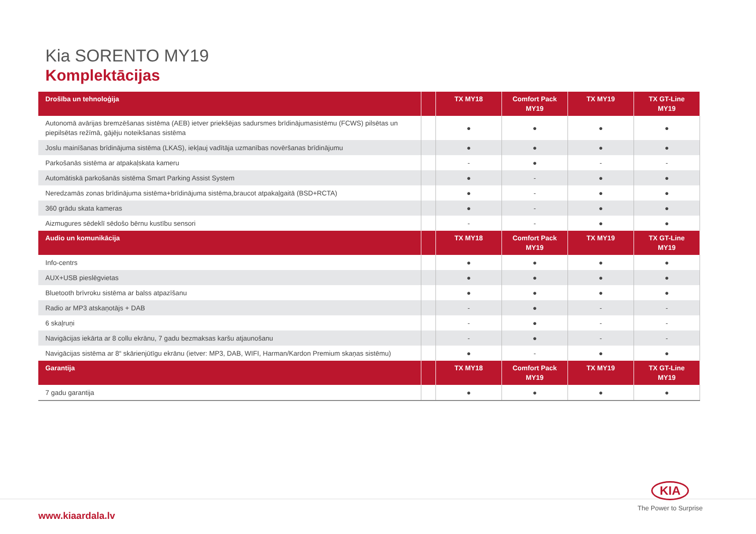Kia SORENTO MY19
Komplektācijas
| Drošība un tehnoloģija | | TX MY18 | Comfort Pack MY19 | TX MY19 | TX GT-Line MY19 |
| --- | --- | --- | --- | --- | --- |
| Autonomā avārijas bremzēšanas sistēma (AEB) ietver priekšējas sadursmes brīdinājumasistēmu (FCWS) pilsētas un piepilsētas režīmā, gājēju noteikšanas sistēma | | ● | ● | ● | ● |
| Joslu mainīšanas brīdinājuma sistēma (LKAS), iekļauj vadītāja uzmanības novēršanas brīdinājumu | | ● | ● | ● | ● |
| Parkošanās sistēma ar atpakaļskata kameru | | - | ● | - | - |
| Automātiskā parkošanās sistēma Smart Parking Assist System | | ● | - | ● | ● |
| Neredzamās zonas brīdinājuma sistēma+brīdinājuma sistēma,braucot atpakaļgaitā (BSD+RCTA) | | ● | - | ● | ● |
| 360 grādu skata kameras | | ● | - | ● | ● |
| Aizmugures sēdeklī sēdošo bērnu kustību sensori | | - | - | ● | ● |
| Audio un komunikācija | | TX MY18 | Comfort Pack MY19 | TX MY19 | TX GT-Line MY19 |
| Info-centrs | | ● | ● | ● | ● |
| AUX+USB pieslēgvietas | | ● | ● | ● | ● |
| Bluetooth brīvroku sistēma ar balss atpazīšanu | | ● | ● | ● | ● |
| Radio ar MP3 atskaņotājs + DAB | | - | ● | - | - |
| 6 skaļruņi | | - | ● | - | - |
| Navigācijas iekārta ar 8 collu ekrānu, 7 gadu bezmaksas karšu atjaunošanu | | - | ● | - | - |
| Navigācijas sistēma ar 8“ skārienjūtīgu ekrānu (ietver: MP3, DAB, WIFI, Harman/Kardon Premium skaņas sistēmu) | | ● | - | ● | ● |
| Garantija | | TX MY18 | Comfort Pack MY19 | TX MY19 | TX GT-Line MY19 |
| 7 gadu garantija | | ● | ● | ● | ● |
www.kiaardala.lv
KIA
The Power to Surprise